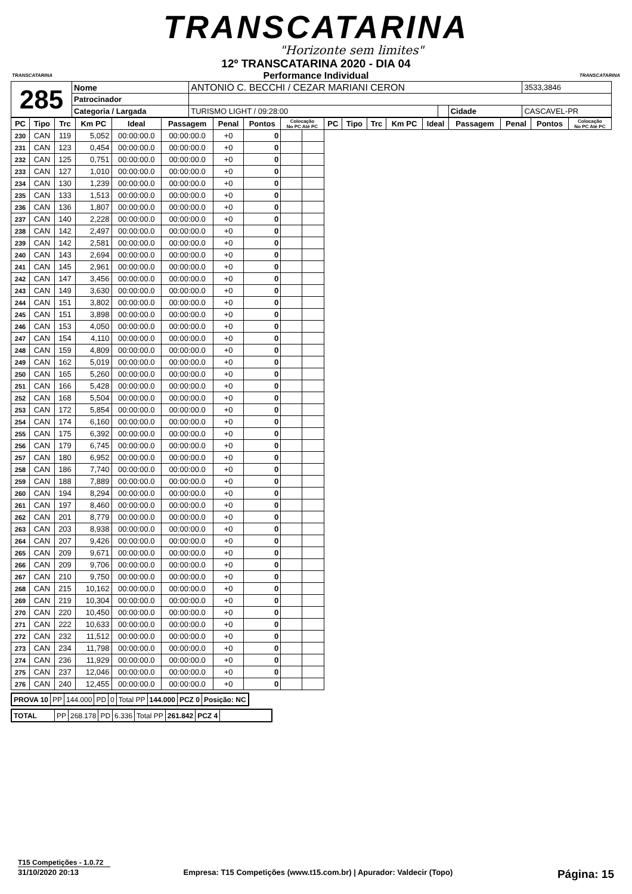TRANSCATARINA
"Horizonte sem limites"
TRANSCATARINA TRANSCATARINA
12º TRANSCATARINA 2020 - DIA 04
Performance Individual
| 285 | Nome | ANTONIO C. BECCHI / CEZAR MARIANI CERON | | | | 3533,3846 |
| | Patrocinador | | | | | |
| | Categoria / Largada | TURISMO LIGHT / 09:28:00 | | Cidade | CASCAVEL-PR | |
| PC | Tipo | Trc | Km PC | Ideal | Passagem | Penal | Pontos | Colocação No PC Até PC | | PC | Tipo | Trc | Km PC | Ideal | Passagem | Penal | Pontos | Colocação No PC Até PC |
| --- | --- | --- | --- | --- | --- | --- | --- | --- | --- | --- | --- | --- | --- | --- | --- | --- | --- | --- |
| 230 | CAN | 119 | 5,052 | 00:00:00.0 | 00:00:00.0 | +0 | 0 | | | | | | | | | | | |
| 231 | CAN | 123 | 0,454 | 00:00:00.0 | 00:00:00.0 | +0 | 0 | | | | | | | | | | | |
| 232 | CAN | 125 | 0,751 | 00:00:00.0 | 00:00:00.0 | +0 | 0 | | | | | | | | | | | |
| 233 | CAN | 127 | 1,010 | 00:00:00.0 | 00:00:00.0 | +0 | 0 | | | | | | | | | | | |
| 234 | CAN | 130 | 1,239 | 00:00:00.0 | 00:00:00.0 | +0 | 0 | | | | | | | | | | | |
| 235 | CAN | 133 | 1,513 | 00:00:00.0 | 00:00:00.0 | +0 | 0 | | | | | | | | | | | |
| 236 | CAN | 136 | 1,807 | 00:00:00.0 | 00:00:00.0 | +0 | 0 | | | | | | | | | | | |
| 237 | CAN | 140 | 2,228 | 00:00:00.0 | 00:00:00.0 | +0 | 0 | | | | | | | | | | | |
| 238 | CAN | 142 | 2,497 | 00:00:00.0 | 00:00:00.0 | +0 | 0 | | | | | | | | | | | |
| 239 | CAN | 142 | 2,581 | 00:00:00.0 | 00:00:00.0 | +0 | 0 | | | | | | | | | | | |
| 240 | CAN | 143 | 2,694 | 00:00:00.0 | 00:00:00.0 | +0 | 0 | | | | | | | | | | | |
| 241 | CAN | 145 | 2,961 | 00:00:00.0 | 00:00:00.0 | +0 | 0 | | | | | | | | | | | |
| 242 | CAN | 147 | 3,456 | 00:00:00.0 | 00:00:00.0 | +0 | 0 | | | | | | | | | | | |
| 243 | CAN | 149 | 3,630 | 00:00:00.0 | 00:00:00.0 | +0 | 0 | | | | | | | | | | | |
| 244 | CAN | 151 | 3,802 | 00:00:00.0 | 00:00:00.0 | +0 | 0 | | | | | | | | | | | |
| 245 | CAN | 151 | 3,898 | 00:00:00.0 | 00:00:00.0 | +0 | 0 | | | | | | | | | | | |
| 246 | CAN | 153 | 4,050 | 00:00:00.0 | 00:00:00.0 | +0 | 0 | | | | | | | | | | | |
| 247 | CAN | 154 | 4,110 | 00:00:00.0 | 00:00:00.0 | +0 | 0 | | | | | | | | | | | |
| 248 | CAN | 159 | 4,809 | 00:00:00.0 | 00:00:00.0 | +0 | 0 | | | | | | | | | | | |
| 249 | CAN | 162 | 5,019 | 00:00:00.0 | 00:00:00.0 | +0 | 0 | | | | | | | | | | | |
| 250 | CAN | 165 | 5,260 | 00:00:00.0 | 00:00:00.0 | +0 | 0 | | | | | | | | | | | |
| 251 | CAN | 166 | 5,428 | 00:00:00.0 | 00:00:00.0 | +0 | 0 | | | | | | | | | | | |
| 252 | CAN | 168 | 5,504 | 00:00:00.0 | 00:00:00.0 | +0 | 0 | | | | | | | | | | | |
| 253 | CAN | 172 | 5,854 | 00:00:00.0 | 00:00:00.0 | +0 | 0 | | | | | | | | | | | |
| 254 | CAN | 174 | 6,160 | 00:00:00.0 | 00:00:00.0 | +0 | 0 | | | | | | | | | | | |
| 255 | CAN | 175 | 6,392 | 00:00:00.0 | 00:00:00.0 | +0 | 0 | | | | | | | | | | | |
| 256 | CAN | 179 | 6,745 | 00:00:00.0 | 00:00:00.0 | +0 | 0 | | | | | | | | | | | |
| 257 | CAN | 180 | 6,952 | 00:00:00.0 | 00:00:00.0 | +0 | 0 | | | | | | | | | | | |
| 258 | CAN | 186 | 7,740 | 00:00:00.0 | 00:00:00.0 | +0 | 0 | | | | | | | | | | | |
| 259 | CAN | 188 | 7,889 | 00:00:00.0 | 00:00:00.0 | +0 | 0 | | | | | | | | | | | |
| 260 | CAN | 194 | 8,294 | 00:00:00.0 | 00:00:00.0 | +0 | 0 | | | | | | | | | | | |
| 261 | CAN | 197 | 8,460 | 00:00:00.0 | 00:00:00.0 | +0 | 0 | | | | | | | | | | | |
| 262 | CAN | 201 | 8,779 | 00:00:00.0 | 00:00:00.0 | +0 | 0 | | | | | | | | | | | |
| 263 | CAN | 203 | 8,938 | 00:00:00.0 | 00:00:00.0 | +0 | 0 | | | | | | | | | | | |
| 264 | CAN | 207 | 9,426 | 00:00:00.0 | 00:00:00.0 | +0 | 0 | | | | | | | | | | | |
| 265 | CAN | 209 | 9,671 | 00:00:00.0 | 00:00:00.0 | +0 | 0 | | | | | | | | | | | |
| 266 | CAN | 209 | 9,706 | 00:00:00.0 | 00:00:00.0 | +0 | 0 | | | | | | | | | | | |
| 267 | CAN | 210 | 9,750 | 00:00:00.0 | 00:00:00.0 | +0 | 0 | | | | | | | | | | | |
| 268 | CAN | 215 | 10,162 | 00:00:00.0 | 00:00:00.0 | +0 | 0 | | | | | | | | | | | |
| 269 | CAN | 219 | 10,304 | 00:00:00.0 | 00:00:00.0 | +0 | 0 | | | | | | | | | | | |
| 270 | CAN | 220 | 10,450 | 00:00:00.0 | 00:00:00.0 | +0 | 0 | | | | | | | | | | | |
| 271 | CAN | 222 | 10,633 | 00:00:00.0 | 00:00:00.0 | +0 | 0 | | | | | | | | | | | |
| 272 | CAN | 232 | 11,512 | 00:00:00.0 | 00:00:00.0 | +0 | 0 | | | | | | | | | | | |
| 273 | CAN | 234 | 11,798 | 00:00:00.0 | 00:00:00.0 | +0 | 0 | | | | | | | | | | | |
| 274 | CAN | 236 | 11,929 | 00:00:00.0 | 00:00:00.0 | +0 | 0 | | | | | | | | | | | |
| 275 | CAN | 237 | 12,046 | 00:00:00.0 | 00:00:00.0 | +0 | 0 | | | | | | | | | | | |
| 276 | CAN | 240 | 12,455 | 00:00:00.0 | 00:00:00.0 | +0 | 0 | | | | | | | | | | | |
| PROVA 10 | PP | 144.000 | PD | 0 | Total PP | 144.000 | PCZ 0 | Posição: NC |
| TOTAL | PP | 268.178 | PD | 6.336 | Total PP | 261.842 | PCZ 4 | |
T15 Competições - 1.0.72
31/10/2020 20:13 Empresa: T15 Competições (www.t15.com.br) | Apurador: Valdecir (Topo) Página: 15